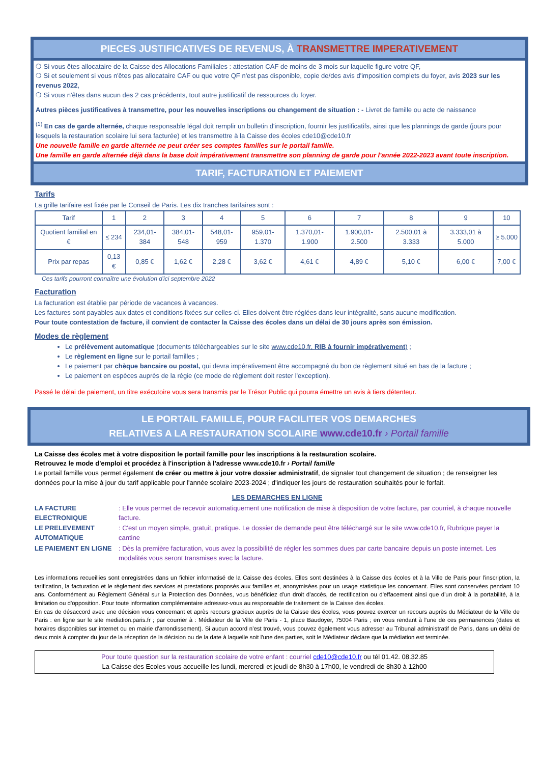PIECES JUSTIFICATIVES DE REVENUS, À TRANSMETTRE IMPERATIVEMENT
❍ Si vous êtes allocataire de la Caisse des Allocations Familiales : attestation CAF de moins de 3 mois sur laquelle figure votre QF,
❍ Si et seulement si vous n'êtes pas allocataire CAF ou que votre QF n'est pas disponible, copie de/des avis d'imposition complets du foyer, avis 2023 sur les revenus 2022,
❍ Si vous n'êtes dans aucun des 2 cas précédents, tout autre justificatif de ressources du foyer.
Autres pièces justificatives à transmettre, pour les nouvelles inscriptions ou changement de situation : - Livret de famille ou acte de naissance
<sup>(1)</sup> En cas de garde alternée, chaque responsable légal doit remplir un bulletin d'inscription, fournir les justificatifs, ainsi que les plannings de garde (jours pour lesquels la restauration scolaire lui sera facturée) et les transmettre à la Caisse des écoles cde10@cde10.fr
Une nouvelle famille en garde alternée ne peut créer ses comptes familles sur le portail famille.
Une famille en garde alternée déjà dans la base doit impérativement transmettre son planning de garde pour l'année 2022-2023 avant toute inscription.
TARIF, FACTURATION ET PAIEMENT
Tarifs
La grille tarifaire est fixée par le Conseil de Paris. Les dix tranches tarifaires sont :
| Tarif | 1 | 2 | 3 | 4 | 5 | 6 | 7 | 8 | 9 | 10 |
| Quotient familial en € | ≤ 234 | 234,01-384 | 384,01-548 | 548,01-959 | 959,01-1.370 | 1.370,01-1.900 | 1.900,01-2.500 | 2.500,01 à 3.333 | 3.333,01 à 5.000 | ≥ 5.000 |
| Prix par repas | 0,13 € | 0,85 € | 1,62 € | 2,28 € | 3,62 € | 4,61 € | 4,89 € | 5,10 € | 6,00 € | 7,00 € |
Ces tarifs pourront connaître une évolution d'ici septembre 2022
Facturation
La facturation est établie par période de vacances à vacances.
Les factures sont payables aux dates et conditions fixées sur celles-ci. Elles doivent être réglées dans leur intégralité, sans aucune modification.
Pour toute contestation de facture, il convient de contacter la Caisse des écoles dans un délai de 30 jours après son émission.
Modes de règlement
Le prélèvement automatique (documents téléchargeables sur le site www.cde10.fr, RIB à fournir impérativement) ;
Le règlement en ligne sur le portail familles ;
Le paiement par chèque bancaire ou postal, qui devra impérativement être accompagné du bon de règlement situé en bas de la facture ;
Le paiement en espèces auprès de la régie (ce mode de règlement doit rester l'exception).
Passé le délai de paiement, un titre exécutoire vous sera transmis par le Trésor Public qui pourra émettre un avis à tiers détenteur.
LE PORTAIL FAMILLE, POUR FACILITER VOS DEMARCHES
RELATIVES A LA RESTAURATION SCOLAIRE www.cde10.fr › Portail famille
La Caisse des écoles met à votre disposition le portail famille pour les inscriptions à la restauration scolaire.
Retrouvez le mode d'emploi et procédez à l'inscription à l'adresse www.cde10.fr › Portail famille
Le portail famille vous permet également de créer ou mettre à jour votre dossier administratif, de signaler tout changement de situation ; de renseigner les données pour la mise à jour du tarif applicable pour l'année scolaire 2023-2024 ; d'indiquer les jours de restauration souhaités pour le forfait.
LES DEMARCHES EN LIGNE
LA FACTURE ELECTRONIQUE: Elle vous permet de recevoir automatiquement une notification de mise à disposition de votre facture, par courriel, à chaque nouvelle facture.
LE PRELEVEMENT AUTOMATIQUE: C'est un moyen simple, gratuit, pratique. Le dossier de demande peut être téléchargé sur le site www.cde10.fr, Rubrique payer la cantine
LE PAIEMENT EN LIGNE: Dès la première facturation, vous avez la possibilité de régler les sommes dues par carte bancaire depuis un poste internet. Les modalités vous seront transmises avec la facture.
Les informations recueillies sont enregistrées dans un fichier informatisé de la Caisse des écoles. Elles sont destinées à la Caisse des écoles et à la Ville de Paris pour l'inscription, la tarification, la facturation et le règlement des services et prestations proposés aux familles et, anonymisées pour un usage statistique les concernant. Elles sont conservées pendant 10 ans. Conformément au Règlement Général sur la Protection des Données, vous bénéficiez d'un droit d'accès, de rectification ou d'effacement ainsi que d'un droit à la portabilité, à la limitation ou d'opposition. Pour toute information complémentaire adressez-vous au responsable de traitement de la Caisse des écoles.
En cas de désaccord avec une décision vous concernant et après recours gracieux auprès de la Caisse des écoles, vous pouvez exercer un recours auprès du Médiateur de la Ville de Paris : en ligne sur le site mediation.paris.fr ; par courrier à : Médiateur de la Ville de Paris - 1, place Baudoyer, 75004 Paris ; en vous rendant à l'une de ces permanences (dates et horaires disponibles sur internet ou en mairie d'arrondissement). Si aucun accord n'est trouvé, vous pouvez également vous adresser au Tribunal administratif de Paris, dans un délai de deux mois à compter du jour de la réception de la décision ou de la date à laquelle soit l'une des parties, soit le Médiateur déclare que la médiation est terminée.
Pour toute question sur la restauration scolaire de votre enfant : courriel cde10@cde10.fr ou tél 01.42. 08.32.85
La Caisse des Ecoles vous accueille les lundi, mercredi et jeudi de 8h30 à 17h00, le vendredi de 8h30 à 12h00